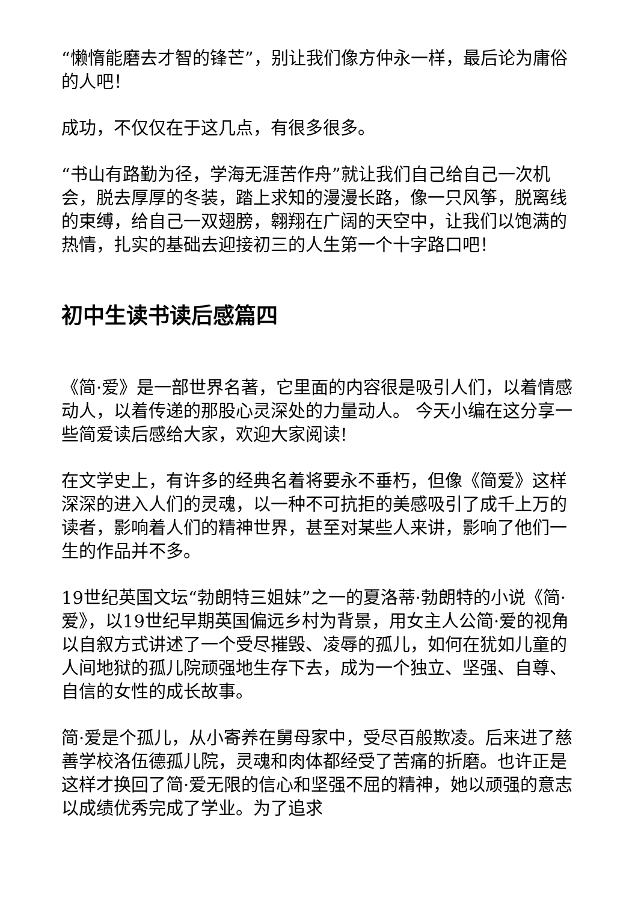“懒惰能磨去才智的锋芒”，别让我们像方仲永一样，最后论为庸俗的人吧！
成功，不仅仅在于这几点，有很多很多。
“书山有路勤为径，学海无涯苦作舟”就让我们自己给自己一次机会，脱去厚厚的冬装，踏上求知的漫漫长路，像一只风筝，脱离线的束缚，给自己一双翅膀，翱翔在广阔的天空中，让我们以饱满的热情，扎实的基础去迎接初三的人生第一个十字路口吧！
初中生读书读后感篇四
《简·爱》是一部世界名著，它里面的内容很是吸引人们，以着情感动人，以着传递的那股心灵深处的力量动人。 今天小编在这分享一些简爱读后感给大家，欢迎大家阅读!
在文学史上，有许多的经典名着将要永不垂朽，但像《简爱》这样深深的进入人们的灵魂，以一种不可抗拒的美感吸引了成千上万的读者，影响着人们的精神世界，甚至对某些人来讲，影响了他们一生的作品并不多。
19世纪英国文坛“勃朗特三姐妹”之一的夏洛蒂·勃朗特的小说《简·爱》，以19世纪早期英国偏远乡村为背景，用女主人公简·爱的视角以自叙方式讲述了一个受尽摧毁、凌辱的孤儿，如何在犹如儿童的人间地狱的孤儿院顽强地生存下去，成为一个独立、坚强、自尊、自信的女性的成长故事。
简·爱是个孤儿，从小寄养在舅母家中，受尽百般欺凌。后来进了慈善学校洛伍德孤儿院，灵魂和肉体都经受了苦痛的折磨。也许正是这样才换回了简·爱无限的信心和坚强不屈的精神，她以顽强的意志以成绩优秀完成了学业。为了追求